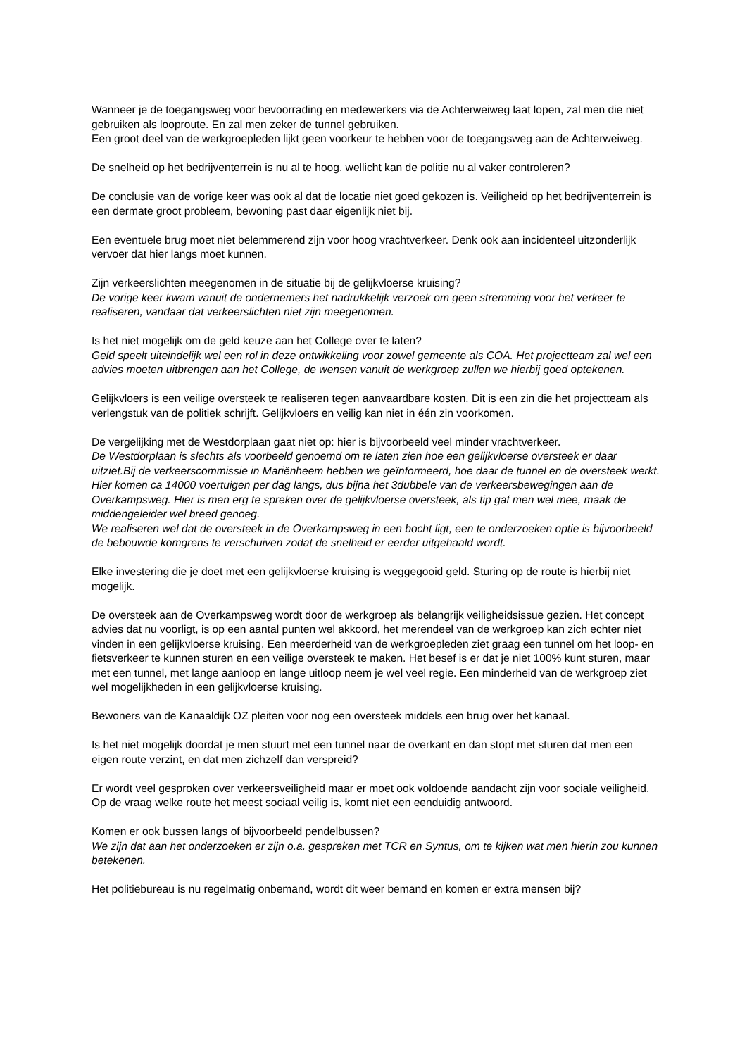Wanneer je de toegangsweg voor bevoorrading en medewerkers via de Achterweiweg laat lopen, zal men die niet gebruiken als looproute. En zal men zeker de tunnel gebruiken.
Een groot deel van de werkgroepleden lijkt geen voorkeur te hebben voor de toegangsweg aan de Achterweiweg.
De snelheid op het bedrijventerrein is nu al te hoog, wellicht kan de politie nu al vaker controleren?
De conclusie van de vorige keer was ook al dat de locatie niet goed gekozen is. Veiligheid op het bedrijventerrein is een dermate groot probleem, bewoning past daar eigenlijk niet bij.
Een eventuele brug moet niet belemmerend zijn voor hoog vrachtverkeer. Denk ook aan incidenteel uitzonderlijk vervoer dat hier langs moet kunnen.
Zijn verkeerslichten meegenomen in de situatie bij de gelijkvloerse kruising?
De vorige keer kwam vanuit de ondernemers het nadrukkelijk verzoek om geen stremming voor het verkeer te realiseren, vandaar dat verkeerslichten niet zijn meegenomen.
Is het niet mogelijk om de geld keuze aan het College over te laten?
Geld speelt uiteindelijk wel een rol in deze ontwikkeling voor zowel gemeente als COA. Het projectteam zal wel een advies moeten uitbrengen aan het College, de wensen vanuit de werkgroep zullen we hierbij goed optekenen.
Gelijkvloers is een veilige oversteek te realiseren tegen aanvaardbare kosten. Dit is een zin die het projectteam als verlengstuk van de politiek schrijft. Gelijkvloers en veilig kan niet in één zin voorkomen.
De vergelijking met de Westdorplaan gaat niet op: hier is bijvoorbeeld veel minder vrachtverkeer.
De Westdorplaan is slechts als voorbeeld genoemd om te laten zien hoe een gelijkvloerse oversteek er daar uitziet.Bij de verkeerscommissie in Mariënheem hebben we geïnformeerd, hoe daar de tunnel en de oversteek werkt. Hier komen ca 14000 voertuigen per dag langs, dus bijna het 3dubbele van de verkeersbewegingen aan de Overkampsweg. Hier is men erg te spreken over de gelijkvloerse oversteek, als tip gaf men wel mee, maak de middengeleider wel breed genoeg.
We realiseren wel dat de oversteek in de Overkampsweg in een bocht ligt, een te onderzoeken optie is bijvoorbeeld de bebouwde komgrens te verschuiven zodat de snelheid er eerder uitgehaald wordt.
Elke investering die je doet met een gelijkvloerse kruising is weggegooid geld. Sturing op de route is hierbij niet mogelijk.
De oversteek aan de Overkampsweg wordt door de werkgroep als belangrijk veiligheidsissue gezien. Het concept advies dat nu voorligt, is op een aantal punten wel akkoord, het merendeel van de werkgroep kan zich echter niet vinden in een gelijkvloerse kruising. Een meerderheid van de werkgroepleden ziet graag een tunnel om het loop- en fietsverkeer te kunnen sturen en een veilige oversteek te maken. Het besef is er dat je niet 100% kunt sturen, maar met een tunnel, met lange aanloop en lange uitloop neem je wel veel regie. Een minderheid van de werkgroep ziet wel mogelijkheden in een gelijkvloerse kruising.
Bewoners van de Kanaaldijk OZ pleiten voor nog een oversteek middels een brug over het kanaal.
Is het niet mogelijk doordat je men stuurt met een tunnel naar de overkant en dan stopt met sturen dat men een eigen route verzint, en dat men zichzelf dan verspreid?
Er wordt veel gesproken over verkeersveiligheid maar er moet ook voldoende aandacht zijn voor sociale veiligheid. Op de vraag welke route het meest sociaal veilig is, komt niet een eenduidig antwoord.
Komen er ook bussen langs of bijvoorbeeld pendelbussen?
We zijn dat aan het onderzoeken er zijn o.a. gespreken met TCR en Syntus, om te kijken wat men hierin zou kunnen betekenen.
Het politiebureau is nu regelmatig onbemand, wordt dit weer bemand en komen er extra mensen bij?